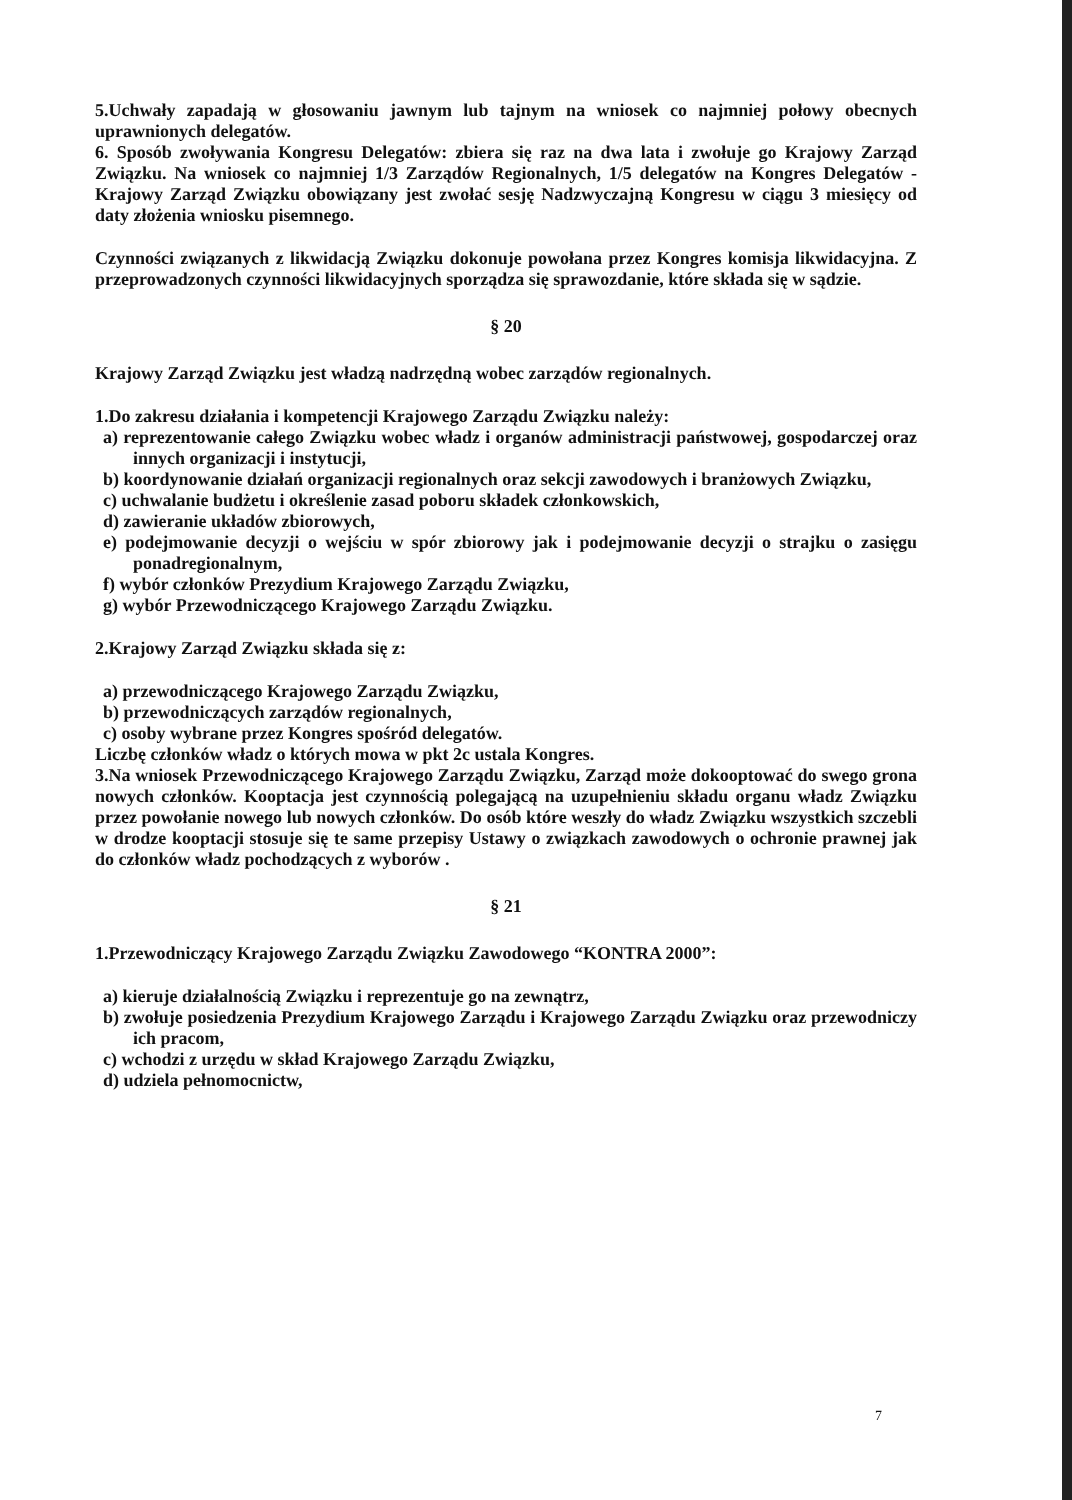5.Uchwały zapadają w głosowaniu jawnym lub tajnym na wniosek co najmniej połowy obecnych uprawnionych delegatów.
6. Sposób zwoływania Kongresu Delegatów: zbiera się raz na dwa lata i zwołuje go Krajowy Zarząd Związku. Na wniosek co najmniej 1/3 Zarządów Regionalnych, 1/5 delegatów na Kongres Delegatów - Krajowy Zarząd Związku obowiązany jest zwołać sesję Nadzwyczajną Kongresu w ciągu 3 miesięcy od daty złożenia wniosku pisemnego.
Czynności związanych z likwidacją Związku dokonuje powołana przez Kongres komisja likwidacyjna. Z przeprowadzonych czynności likwidacyjnych sporządza się sprawozdanie, które składa się w sądzie.
§ 20
Krajowy Zarząd Związku jest władzą nadrzędną wobec zarządów regionalnych.
1.Do zakresu działania i kompetencji Krajowego Zarządu Związku należy:
a) reprezentowanie całego Związku wobec władz i organów administracji państwowej, gospodarczej oraz innych organizacji i instytucji,
b) koordynowanie działań organizacji regionalnych oraz sekcji zawodowych i branżowych Związku,
c) uchwalanie budżetu i określenie zasad poboru składek członkowskich,
d) zawieranie układów zbiorowych,
e) podejmowanie decyzji o wejściu w spór zbiorowy jak i podejmowanie decyzji o strajku o zasięgu ponadregionalnym,
f) wybór członków Prezydium Krajowego Zarządu Związku,
g) wybór Przewodniczącego Krajowego Zarządu Związku.
2.Krajowy Zarząd Związku składa się z:
a) przewodniczącego Krajowego Zarządu Związku,
b) przewodniczących zarządów regionalnych,
c) osoby wybrane przez Kongres spośród delegatów.
Liczbę członków władz o których mowa w pkt 2c ustala Kongres.
3.Na wniosek Przewodniczącego Krajowego Zarządu Związku, Zarząd może dokooptować do swego grona nowych członków. Kooptacja jest czynnością polegającą na uzupełnieniu składu organu władz Związku przez powołanie nowego lub nowych członków. Do osób które weszły do władz Związku wszystkich szczebli w drodze kooptacji stosuje się te same przepisy Ustawy o związkach zawodowych o ochronie prawnej jak do członków władz pochodzących z wyborów .
§ 21
1.Przewodniczący Krajowego Zarządu Związku Zawodowego “KONTRA 2000”:
a) kieruje działalnością Związku i reprezentuje go na zewnątrz,
b) zwołuje posiedzenia Prezydium Krajowego Zarządu i Krajowego Zarządu Związku oraz przewodniczy ich pracom,
c) wchodzi z urzędu w skład Krajowego Zarządu Związku,
d) udziela pełnomocnictw,
7